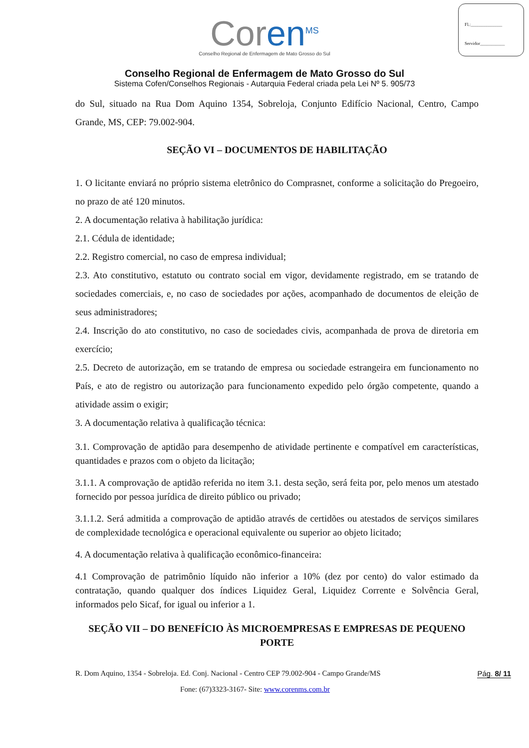Fl.:______________
Servidor___________
Coren<sup>MS</sup>
Conselho Regional de Enfermagem de Mato Grosso do Sul
Conselho Regional de Enfermagem de Mato Grosso do Sul
Sistema Cofen/Conselhos Regionais - Autarquia Federal criada pela Lei Nº 5. 905/73
do Sul, situado na Rua Dom Aquino 1354, Sobreloja, Conjunto Edifício Nacional, Centro, Campo Grande, MS, CEP: 79.002-904.
SEÇÃO VI – DOCUMENTOS DE HABILITAÇÃO
1. O licitante enviará no próprio sistema eletrônico do Comprasnet, conforme a solicitação do Pregoeiro, no prazo de até 120 minutos.
2. A documentação relativa à habilitação jurídica:
2.1. Cédula de identidade;
2.2. Registro comercial, no caso de empresa individual;
2.3. Ato constitutivo, estatuto ou contrato social em vigor, devidamente registrado, em se tratando de sociedades comerciais, e, no caso de sociedades por ações, acompanhado de documentos de eleição de seus administradores;
2.4. Inscrição do ato constitutivo, no caso de sociedades civis, acompanhada de prova de diretoria em exercício;
2.5. Decreto de autorização, em se tratando de empresa ou sociedade estrangeira em funcionamento no País, e ato de registro ou autorização para funcionamento expedido pelo órgão competente, quando a atividade assim o exigir;
3. A documentação relativa à qualificação técnica:
3.1. Comprovação de aptidão para desempenho de atividade pertinente e compatível em características, quantidades e prazos com o objeto da licitação;
3.1.1. A comprovação de aptidão referida no item 3.1. desta seção, será feita por, pelo menos um atestado fornecido por pessoa jurídica de direito público ou privado;
3.1.1.2. Será admitida a comprovação de aptidão através de certidões ou atestados de serviços similares de complexidade tecnológica e operacional equivalente ou superior ao objeto licitado;
4. A documentação relativa à qualificação econômico-financeira:
4.1 Comprovação de patrimônio líquido não inferior a 10% (dez por cento) do valor estimado da contratação, quando qualquer dos índices Liquidez Geral, Liquidez Corrente e Solvência Geral, informados pelo Sicaf, for igual ou inferior a 1.
SEÇÃO VII – DO BENEFÍCIO ÀS MICROEMPRESAS E EMPRESAS DE PEQUENO PORTE
R. Dom Aquino, 1354 - Sobreloja. Ed. Conj. Nacional - Centro CEP 79.002-904 - Campo Grande/MS Pág. 8/ 11
Fone: (67)3323-3167- Site: www.corenms.com.br